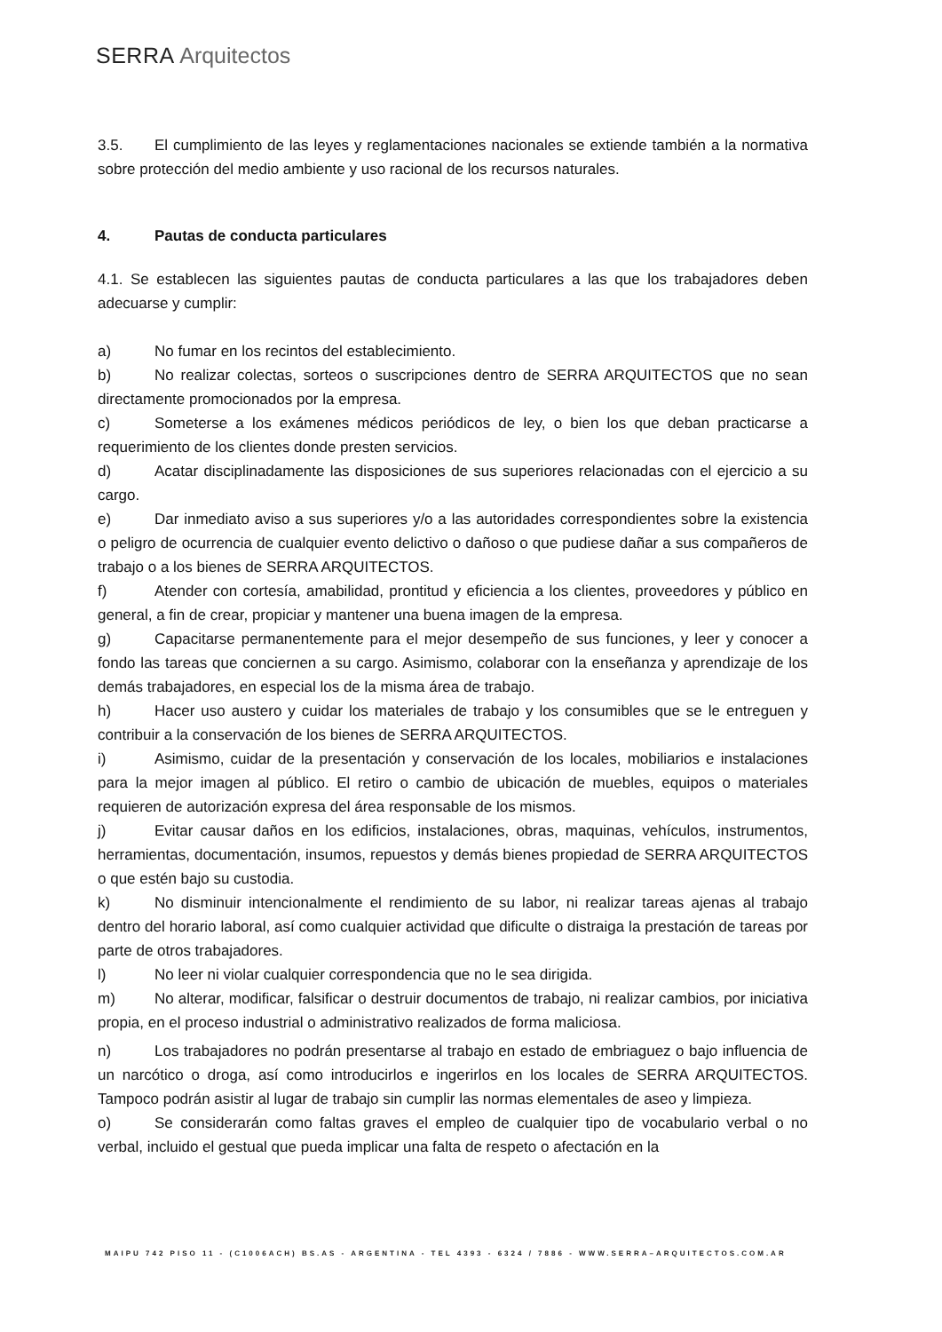SERRA Arquitectos
3.5. El cumplimiento de las leyes y reglamentaciones nacionales se extiende también a la normativa sobre protección del medio ambiente y uso racional de los recursos naturales.
4. Pautas de conducta particulares
4.1. Se establecen las siguientes pautas de conducta particulares a las que los trabajadores deben adecuarse y cumplir:
a) No fumar en los recintos del establecimiento.
b) No realizar colectas, sorteos o suscripciones dentro de SERRA ARQUITECTOS que no sean directamente promocionados por la empresa.
c) Someterse a los exámenes médicos periódicos de ley, o bien los que deban practicarse a requerimiento de los clientes donde presten servicios.
d) Acatar disciplinadamente las disposiciones de sus superiores relacionadas con el ejercicio a su cargo.
e) Dar inmediato aviso a sus superiores y/o a las autoridades correspondientes sobre la existencia o peligro de ocurrencia de cualquier evento delictivo o dañoso o que pudiese dañar a sus compañeros de trabajo o a los bienes de SERRA ARQUITECTOS.
f) Atender con cortesía, amabilidad, prontitud y eficiencia a los clientes, proveedores y público en general, a fin de crear, propiciar y mantener una buena imagen de la empresa.
g) Capacitarse permanentemente para el mejor desempeño de sus funciones, y leer y conocer a fondo las tareas que conciernen a su cargo. Asimismo, colaborar con la enseñanza y aprendizaje de los demás trabajadores, en especial los de la misma área de trabajo.
h) Hacer uso austero y cuidar los materiales de trabajo y los consumibles que se le entreguen y contribuir a la conservación de los bienes de SERRA ARQUITECTOS.
i) Asimismo, cuidar de la presentación y conservación de los locales, mobiliarios e instalaciones para la mejor imagen al público. El retiro o cambio de ubicación de muebles, equipos o materiales requieren de autorización expresa del área responsable de los mismos.
j) Evitar causar daños en los edificios, instalaciones, obras, maquinas, vehículos, instrumentos, herramientas, documentación, insumos, repuestos y demás bienes propiedad de SERRA ARQUITECTOS o que estén bajo su custodia.
k) No disminuir intencionalmente el rendimiento de su labor, ni realizar tareas ajenas al trabajo dentro del horario laboral, así como cualquier actividad que dificulte o distraiga la prestación de tareas por parte de otros trabajadores.
l) No leer ni violar cualquier correspondencia que no le sea dirigida.
m) No alterar, modificar, falsificar o destruir documentos de trabajo, ni realizar cambios, por iniciativa propia, en el proceso industrial o administrativo realizados de forma maliciosa.
n) Los trabajadores no podrán presentarse al trabajo en estado de embriaguez o bajo influencia de un narcótico o droga, así como introducirlos e ingerirlos en los locales de SERRA ARQUITECTOS. Tampoco podrán asistir al lugar de trabajo sin cumplir las normas elementales de aseo y limpieza.
o) Se considerarán como faltas graves el empleo de cualquier tipo de vocabulario verbal o no verbal, incluido el gestual que pueda implicar una falta de respeto o afectación en la
MAIPU 742 PISO 11 - (C1006ACH) BS.AS - ARGENTINA - TEL 4393 - 6324 / 7886 - WWW.SERRA–ARQUITECTOS.COM.AR